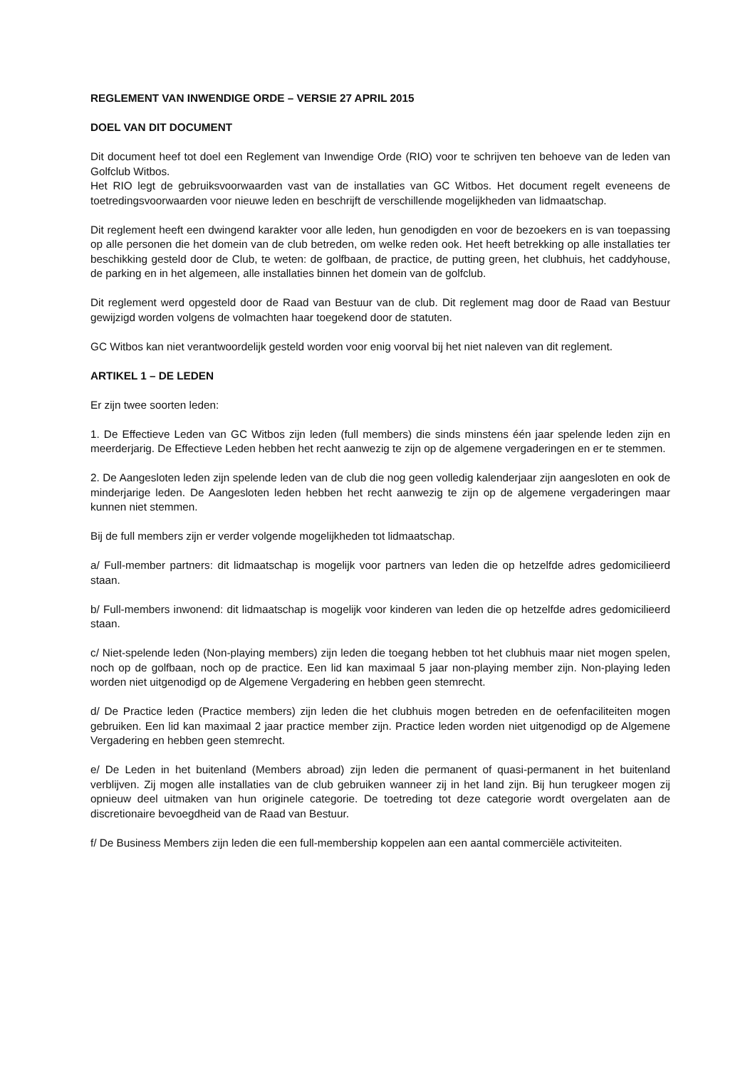REGLEMENT VAN INWENDIGE ORDE – VERSIE 27 APRIL 2015
DOEL VAN DIT DOCUMENT
Dit document heef tot doel een Reglement van Inwendige Orde (RIO) voor te schrijven ten behoeve van de leden van Golfclub Witbos.
Het RIO legt de gebruiksvoorwaarden vast van de installaties van GC Witbos. Het document regelt eveneens de toetredingsvoorwaarden voor nieuwe leden en beschrijft de verschillende mogelijkheden van lidmaatschap.
Dit reglement heeft een dwingend karakter voor alle leden, hun genodigden en voor de bezoekers en is van toepassing op alle personen die het domein van de club betreden, om welke reden ook. Het heeft betrekking op alle installaties ter beschikking gesteld door de Club, te weten: de golfbaan, de practice, de putting green, het clubhuis, het caddyhouse, de parking en in het algemeen, alle installaties binnen het domein van de golfclub.
Dit reglement werd opgesteld door de Raad van Bestuur van de club. Dit reglement mag door de Raad van Bestuur gewijzigd worden volgens de volmachten haar toegekend door de statuten.
GC Witbos kan niet verantwoordelijk gesteld worden voor enig voorval bij het niet naleven van dit reglement.
ARTIKEL 1 – DE LEDEN
Er zijn twee soorten leden:
1. De Effectieve Leden van GC Witbos zijn leden (full members) die sinds minstens één jaar spelende leden zijn en meerderjarig. De Effectieve Leden hebben het recht aanwezig te zijn op de algemene vergaderingen en er te stemmen.
2. De Aangesloten leden zijn spelende leden van de club die nog geen volledig kalenderjaar zijn aangesloten en ook de minderjarige leden. De Aangesloten leden hebben het recht aanwezig te zijn op de algemene vergaderingen maar kunnen niet stemmen.
Bij de full members zijn er verder volgende mogelijkheden tot lidmaatschap.
a/ Full-member partners: dit lidmaatschap is mogelijk voor partners van leden die op hetzelfde adres gedomicilieerd staan.
b/ Full-members inwonend: dit lidmaatschap is mogelijk voor kinderen van leden die op hetzelfde adres gedomicilieerd staan.
c/ Niet-spelende leden (Non-playing members) zijn leden die toegang hebben tot het clubhuis maar niet mogen spelen, noch op de golfbaan, noch op de practice. Een lid kan maximaal 5 jaar non-playing member zijn. Non-playing leden worden niet uitgenodigd op de Algemene Vergadering en hebben geen stemrecht.
d/ De Practice leden (Practice members) zijn leden die het clubhuis mogen betreden en de oefenfaciliteiten mogen gebruiken. Een lid kan maximaal 2 jaar practice member zijn. Practice leden worden niet uitgenodigd op de Algemene Vergadering en hebben geen stemrecht.
e/ De Leden in het buitenland (Members abroad) zijn leden die permanent of quasi-permanent in het buitenland verblijven. Zij mogen alle installaties van de club gebruiken wanneer zij in het land zijn. Bij hun terugkeer mogen zij opnieuw deel uitmaken van hun originele categorie. De toetreding tot deze categorie wordt overgelaten aan de discretionaire bevoegdheid van de Raad van Bestuur.
f/ De Business Members zijn leden die een full-membership koppelen aan een aantal commerciële activiteiten.